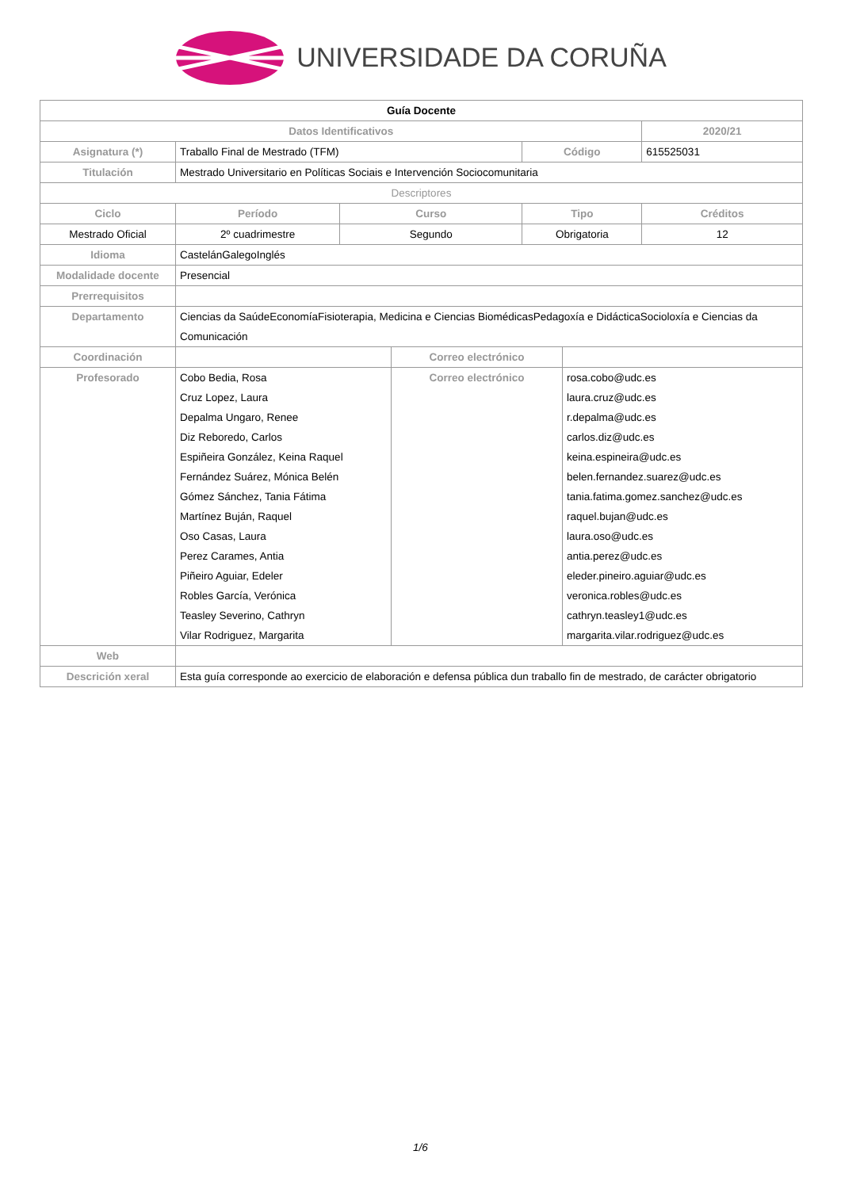UNIVERSIDADE DA CORUÑA
| Guía Docente | | | | | | | |
| Datos Identificativos | | | | | | | 2020/21 |
| Asignatura (*) | Traballo Final de Mestrado (TFM) | | | | Código | | 615525031 |
| Titulación | Mestrado Universitario en Políticas Sociais e Intervención Sociocomunitaria | | | | | | |
| Descriptores | | | | | | | |
| Ciclo | | Período | Curso | | Tipo | | Créditos |
| Mestrado Oficial | | 2º cuadrimestre | Segundo | | Obrigatoria | | 12 |
| Idioma | CastelánGalegoInglés | | | | | | |
| Modalidade docente | Presencial | | | | | | |
| Prerrequisitos | | | | | | | |
| Departamento | Ciencias da SaúdeEconomíaFisioterapia, Medicina e Ciencias BiomédicasPedagoxía e DidácticaSocioloxía e Ciencias da Comunicación | | | | | | |
| Coordinación | | | | Correo electrónico | | | |
| Profesorado | Cobo Bedia, Rosa Cruz Lopez, Laura Depalma Ungaro, Renee Diz Reboredo, Carlos Espiñeira González, Keina Raquel Fernández Suárez, Mónica Belén Gómez Sánchez, Tania Fátima Martínez Buján, Raquel Oso Casas, Laura Perez Carames, Antia Piñeiro Aguiar, Edeler Robles García, Verónica Teasley Severino, Cathryn Vilar Rodriguez, Margarita | | | Correo electrónico | | rosa.cobo@udc.es laura.cruz@udc.es r.depalma@udc.es carlos.diz@udc.es keina.espineira@udc.es belen.fernandez.suarez@udc.es tania.fatima.gomez.sanchez@udc.es raquel.bujan@udc.es laura.oso@udc.es antia.perez@udc.es eleder.pineiro.aguiar@udc.es veronica.robles@udc.es cathryn.teasley1@udc.es margarita.vilar.rodriguez@udc.es | |
| Web | | | | | | | |
| Descrición xeral | Esta guía corresponde ao exercicio de elaboración e defensa pública dun traballo fin de mestrado, de carácter obrigatorio | | | | | | |
1/6